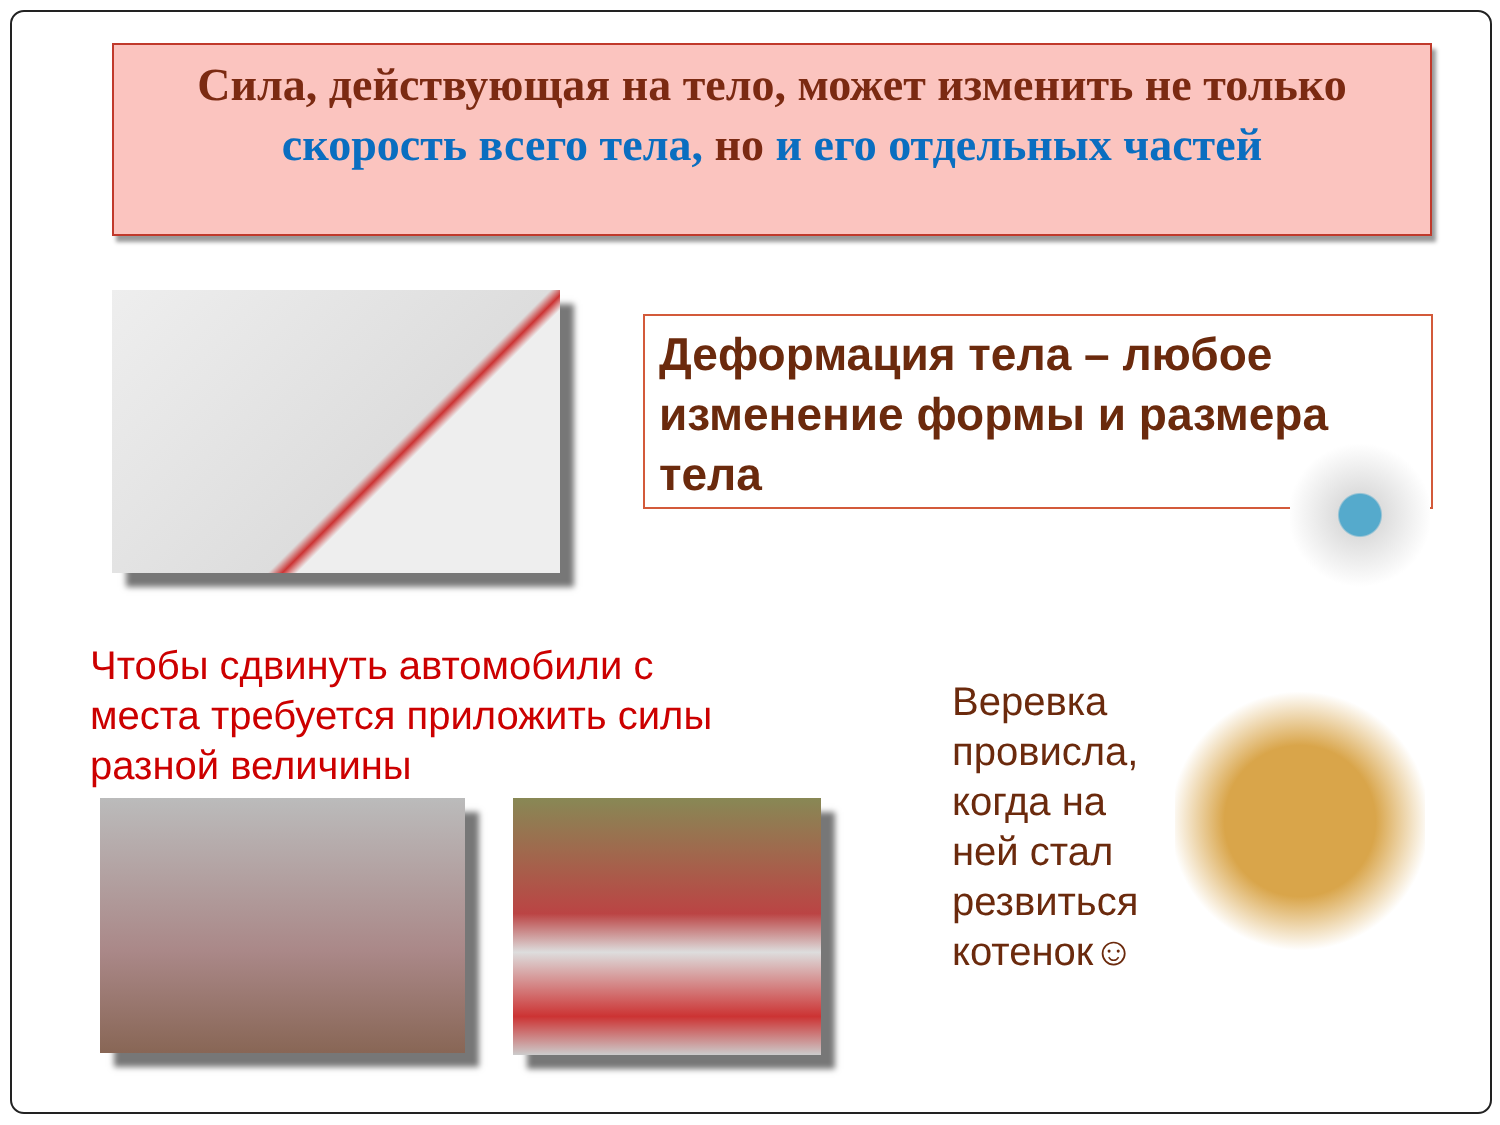Сила, действующая на тело, может изменить не только
скорость всего тела, но и его отдельных частей
Деформация тела – любое изменение формы и размера тела
Чтобы сдвинуть автомобили с места требуется приложить силы разной величины
Веревка провисла, когда на ней стал резвиться котенок☺